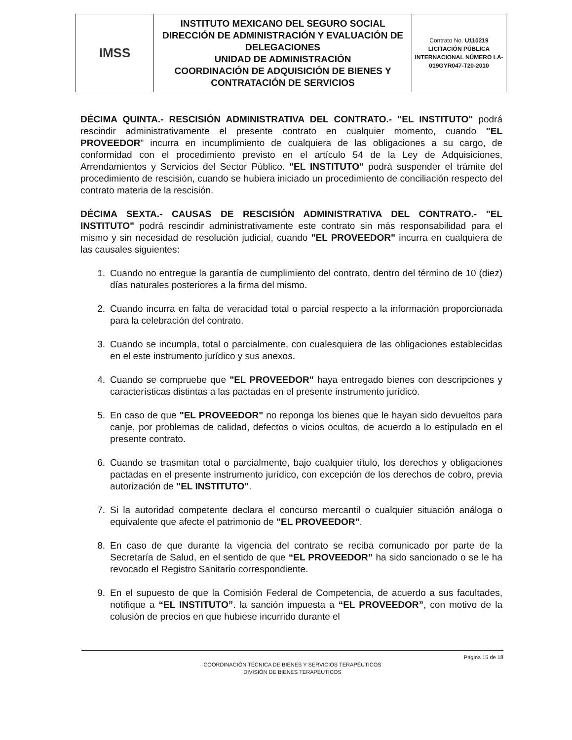| IMSS | INSTITUTO MEXICANO DEL SEGURO SOCIAL DIRECCIÓN DE ADMINISTRACIÓN Y EVALUACIÓN DE DELEGACIONES UNIDAD DE ADMINISTRACIÓN COORDINACIÓN DE ADQUISICIÓN DE BIENES Y CONTRATACIÓN DE SERVICIOS | Contrato No. U110219 LICITACIÓN PÚBLICA INTERNACIONAL NÚMERO LA-019GYR047-T20-2010 |
DÉCIMA QUINTA.- RESCISIÓN ADMINISTRATIVA DEL CONTRATO.- "EL INSTITUTO" podrá rescindir administrativamente el presente contrato en cualquier momento, cuando "EL PROVEEDOR" incurra en incumplimiento de cualquiera de las obligaciones a su cargo, de conformidad con el procedimiento previsto en el artículo 54 de la Ley de Adquisiciones, Arrendamientos y Servicios del Sector Público. "EL INSTITUTO" podrá suspender el trámite del procedimiento de rescisión, cuando se hubiera iniciado un procedimiento de conciliación respecto del contrato materia de la rescisión.
DÉCIMA SEXTA.- CAUSAS DE RESCISIÓN ADMINISTRATIVA DEL CONTRATO.- "EL INSTITUTO" podrá rescindir administrativamente este contrato sin más responsabilidad para el mismo y sin necesidad de resolución judicial, cuando "EL PROVEEDOR" incurra en cualquiera de las causales siguientes:
1. Cuando no entregue la garantía de cumplimiento del contrato, dentro del término de 10 (diez) días naturales posteriores a la firma del mismo.
2. Cuando incurra en falta de veracidad total o parcial respecto a la información proporcionada para la celebración del contrato.
3. Cuando se incumpla, total o parcialmente, con cualesquiera de las obligaciones establecidas en el este instrumento jurídico y sus anexos.
4. Cuando se compruebe que "EL PROVEEDOR" haya entregado bienes con descripciones y características distintas a las pactadas en el presente instrumento jurídico.
5. En caso de que "EL PROVEEDOR" no reponga los bienes que le hayan sido devueltos para canje, por problemas de calidad, defectos o vicios ocultos, de acuerdo a lo estipulado en el presente contrato.
6. Cuando se trasmitan total o parcialmente, bajo cualquier título, los derechos y obligaciones pactadas en el presente instrumento jurídico, con excepción de los derechos de cobro, previa autorización de "EL INSTITUTO".
7. Si la autoridad competente declara el concurso mercantil o cualquier situación análoga o equivalente que afecte el patrimonio de "EL PROVEEDOR".
8. En caso de que durante la vigencia del contrato se reciba comunicado por parte de la Secretaría de Salud, en el sentido de que “EL PROVEEDOR” ha sido sancionado o se le ha revocado el Registro Sanitario correspondiente.
9. En el supuesto de que la Comisión Federal de Competencia, de acuerdo a sus facultades, notifique a “EL INSTITUTO”. la sanción impuesta a “EL PROVEEDOR”, con motivo de la colusión de precios en que hubiese incurrido durante el
Página 15 de 18
COORDINACIÓN TÉCNICA DE BIENES Y SERVICIOS TERAPÉUTICOS
DIVISIÓN DE BIENES TERAPÉUTICOS